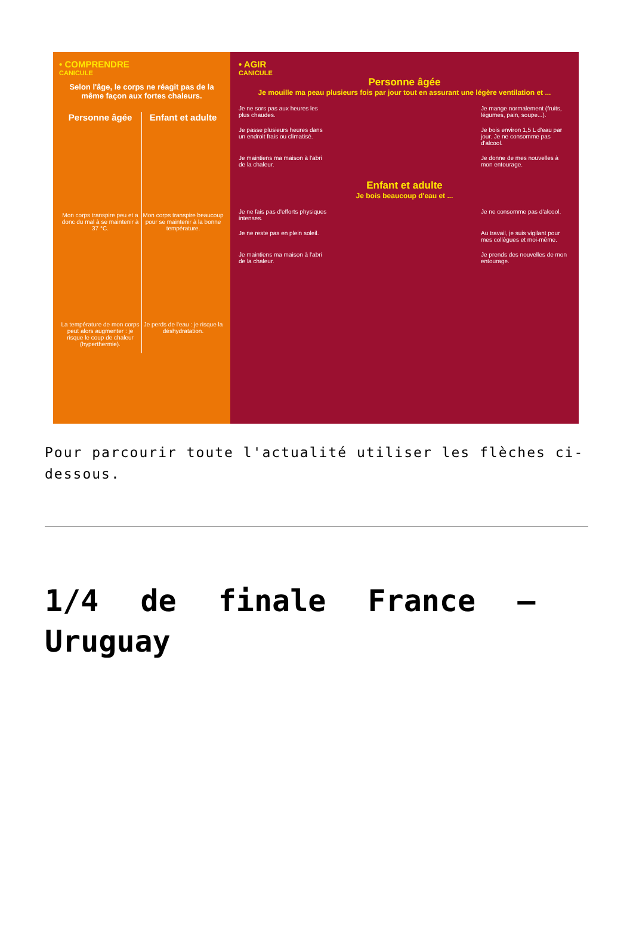• COMPRENDRE
CANICULE
Selon l'âge, le corps ne réagit pas de la même façon aux fortes chaleurs.
Personne âgée
Mon corps transpire peu et a donc du mal à se maintenir à 37 °C.
La température de mon corps peut alors augmenter : je risque le coup de chaleur (hyperthermie).
Enfant et adulte
Mon corps transpire beaucoup pour se maintenir à la bonne température.
Je perds de l'eau : je risque la déshydratation.
• AGIR
CANICULE
Personne âgée
Je mouille ma peau plusieurs fois par jour tout en assurant une légère ventilation et ...
Je ne sors pas aux heures les plus chaudes.
Je mange normalement (fruits, légumes, pain, soupe...).
Je passe plusieurs heures dans un endroit frais ou climatisé.
Je bois environ 1,5 L d'eau par jour. Je ne consomme pas d'alcool.
Je maintiens ma maison à l'abri de la chaleur.
Je donne de mes nouvelles à mon entourage.
Enfant et adulte
Je bois beaucoup d'eau et ...
Je ne fais pas d'efforts physiques intenses.
Je ne consomme pas d'alcool.
Je ne reste pas en plein soleil.
Au travail, je suis vigilant pour mes collègues et moi-même.
Je maintiens ma maison à l'abri de la chaleur.
Je prends des nouvelles de mon entourage.
Pour parcourir toute l'actualité utiliser les flèches ci-dessous.
1/4 de finale France – Uruguay